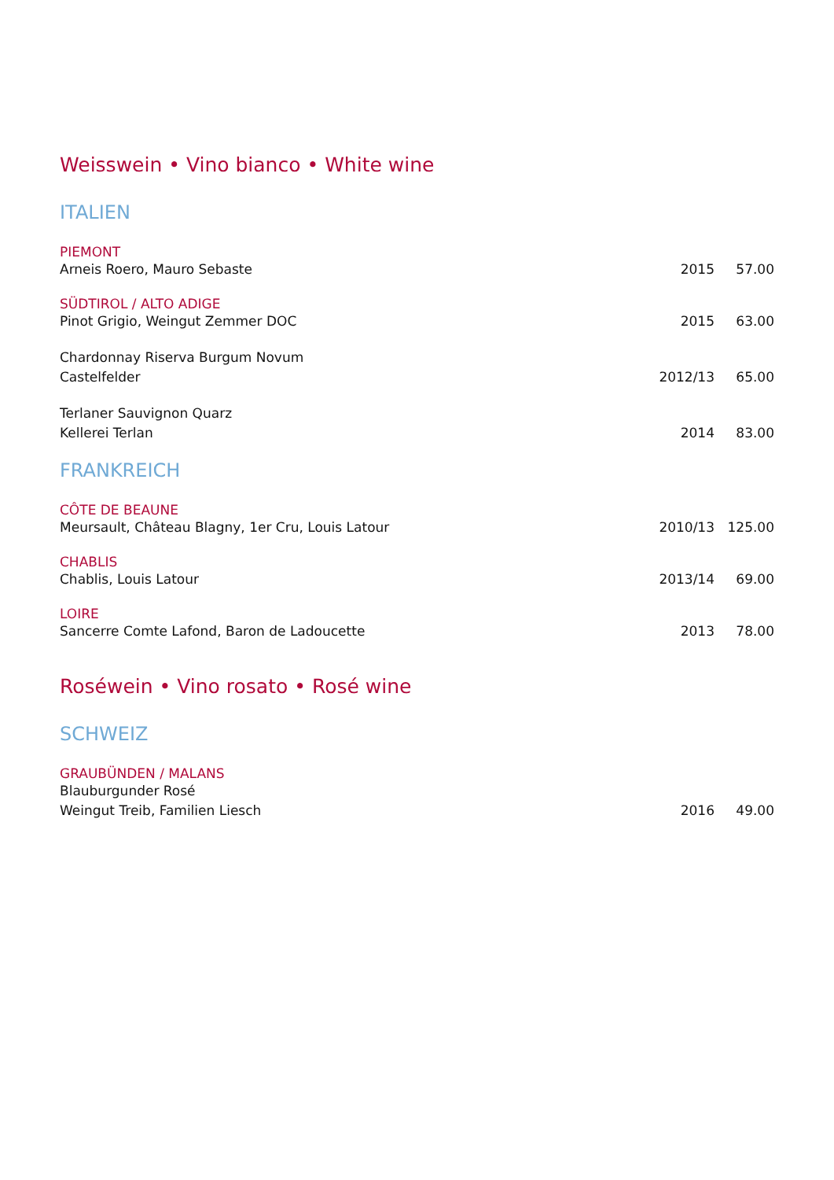Weisswein • Vino bianco • White wine
ITALIEN
PIEMONT
Arneis Roero, Mauro Sebaste 2015 57.00
SÜDTIROL / ALTO ADIGE
Pinot Grigio, Weingut Zemmer DOC
2015 63.00
Chardonnay Riserva Burgum Novum
Castelfelder
2012/13 65.00
Terlaner Sauvignon Quarz
Kellerei Terlan
2014 83.00
FRANKREICH
CÔTE DE BEAUNE
Meursault, Château Blagny, 1er Cru, Louis Latour
2010/13 125.00
CHABLIS
Chablis, Louis Latour 2013/14 69.00
LOIRE
Sancerre Comte Lafond, Baron de Ladoucette
2013 78.00
Roséwein • Vino rosato • Rosé wine
SCHWEIZ
GRAUBÜNDEN / MALANS
Blauburgunder Rosé
Weingut Treib, Familien Liesch
2016 49.00